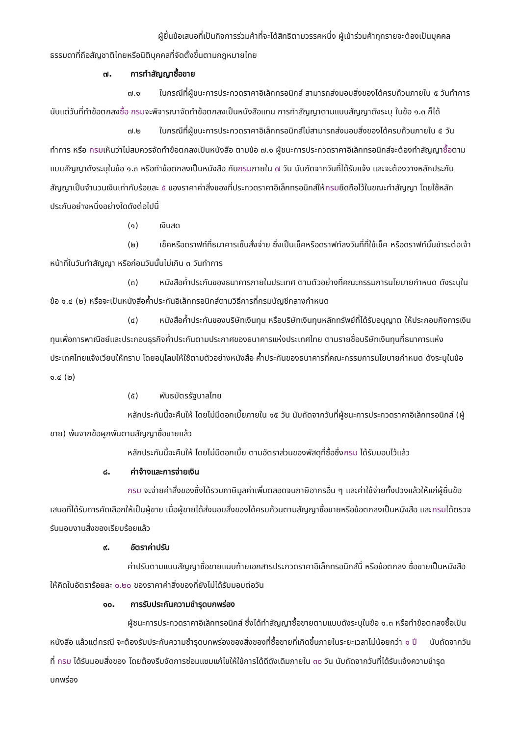ผู้ยื่นข้อเสนอที่เป็นกิจการร่วมค้าที่จะได้สิทธิตามวรรคหนึ่ง ผู้เข้าร่วมค้าทุกรายจะต้องเป็นบุคคลธรรมดาที่ถือสัญชาติไทยหรือนิติบุคคลที่จัดตั้งขึ้นตามกฎหมายไทย
๗. การทำสัญญาซื้อขาย
๗.๑ ในกรณีที่ผู้ชนะการประกวดราคาอิเล็กทรอนิกส์ สามารถส่งมอบสิ่งของได้ครบถ้วนภายใน ๕ วันทำการ นับแต่วันที่ทำข้อตกลงซื้อ กรมจะพิจารณาจัดทำข้อตกลงเป็นหนังสือแทน การทำสัญญาตามแบบสัญญาดังระบุ ในข้อ ๑.๓ ก็ได้
๗.๒ ในกรณีที่ผู้ชนะการประกวดราคาอิเล็กทรอนิกส์ไม่สามารถส่งมอบสิ่งของได้ครบถ้วนภายใน ๕ วันทำการ หรือ กรมเห็นว่าไม่สมควรจัดทำข้อตกลงเป็นหนังสือ ตามข้อ ๗.๑ ผู้ชนะการประกวดราคาอิเล็กทรอนิกส์จะต้องทำสัญญาซื้อตามแบบสัญญาดังระบุในข้อ ๑.๓ หรือทำข้อตกลงเป็นหนังสือ กับกรมภายใน ๗ วัน นับถัดจากวันที่ได้รับแจ้ง และจะต้องวางหลักประกันสัญญาเป็นจำนวนเงินเท่ากับร้อยละ ๕ ของราคาค่าสิ่งของที่ประกวดราคาอิเล็กทรอนิกส์ให้กรมยึดถือไว้ในขณะทำสัญญา โดยใช้หลักประกันอย่างหนึ่งอย่างใดดังต่อไปนี้
(๑) เงินสด
(๒) เช็คหรือดราฟท์ที่ธนาคารเซ็นสั่งจ่าย ซึ่งเป็นเช็คหรือดราฟท์ลงวันที่ที่ใช้เช็ค หรือดราฟท์นั้นชำระต่อเจ้าหน้าที่ในวันทำสัญญา หรือก่อนวันนั้นไม่เกิน ๓ วันทำการ
(๓) หนังสือค้ำประกันของธนาคารภายในประเทศ ตามตัวอย่างที่คณะกรรมการนโยบายกำหนด ดังระบุในข้อ ๑.๔ (๒) หรือจะเป็นหนังสือค้ำประกันอิเล็กทรอนิกส์ตามวิธีการที่กรมบัญชีกลางกำหนด
(๔) หนังสือค้ำประกันของบริษัทเงินทุน หรือบริษัทเงินทุนหลักทรัพย์ที่ได้รับอนุญาต ให้ประกอบกิจการเงินทุนเพื่อการพาณิชย์และประกอบธุรกิจค้ำประกันตามประกาศของธนาคารแห่งประเทศไทย ตามรายชื่อบริษัทเงินทุนที่ธนาคารแห่งประเทศไทยแจ้งเวียนให้ทราบ โดยอนุโลมให้ใช้ตามตัวอย่างหนังสือ ค้ำประกันของธนาคารที่คณะกรรมการนโยบายกำหนด ดังระบุในข้อ ๑.๔ (๒)
(๕) พันธบัตรรัฐบาลไทย
หลักประกันนี้จะคืนให้ โดยไม่มีดอกเบี้ยภายใน ๑๕ วัน นับถัดจากวันที่ผู้ชนะการประกวดราคาอิเล็กทรอนิกส์ (ผู้ขาย) พ้นจากข้อผูกพันตามสัญญาซื้อขายแล้ว
หลักประกันนี้จะคืนให้ โดยไม่มีดอกเบี้ย ตามอัตราส่วนของพัสดุที่ซื้อซึ่งกรม ได้รับมอบไว้แล้ว
๘. ค่าจ้างและการจ่ายเงิน
กรม จะจ่ายค่าสิ่งของซึ่งได้รวมภาษีมูลค่าเพิ่มตลอดจนภาษีอากรอื่น ๆ และค่าใช้จ่ายทั้งปวงแล้วให้แก่ผู้ยื่นข้อเสนอที่ได้รับการคัดเลือกให้เป็นผู้ขาย เมื่อผู้ขายได้ส่งมอบสิ่งของได้ครบถ้วนตามสัญญาซื้อขายหรือข้อตกลงเป็นหนังสือ และกรมได้ตรวจรับมอบงานสิ่งของเรียบร้อยแล้ว
๙. อัตราค่าปรับ
ค่าปรับตามแบบสัญญาซื้อขายแนบท้ายเอกสารประกวดราคาอิเล็กทรอนิกส์นี้ หรือข้อตกลง ซื้อขายเป็นหนังสือ ให้คิดในอัตราร้อยละ ๐.๒๐ ของราคาค่าสิ่งของที่ยังไม่ได้รับมอบต่อวัน
๑๐. การรับประกันความชำรุดบกพร่อง
ผู้ชนะการประกวดราคาอิเล็กทรอนิกส์ ซึ่งได้ทำสัญญาซื้อขายตามแบบดังระบุในข้อ ๑.๓ หรือทำข้อตกลงซื้อเป็นหนังสือ แล้วแต่กรณี จะต้องรับประกันความชำรุดบกพร่องของสิ่งของที่ซื้อขายที่เกิดขึ้นภายในระยะเวลาไม่น้อยกว่า ๑ ปี นับถัดจากวันที่ กรม ได้รับมอบสิ่งของ โดยต้องรีบจัดการซ่อมแซมแก้ไขให้ใช้การได้ดีดังเดิมภายใน ๓๐ วัน นับถัดจากวันที่ได้รับแจ้งความชำรุดบกพร่อง